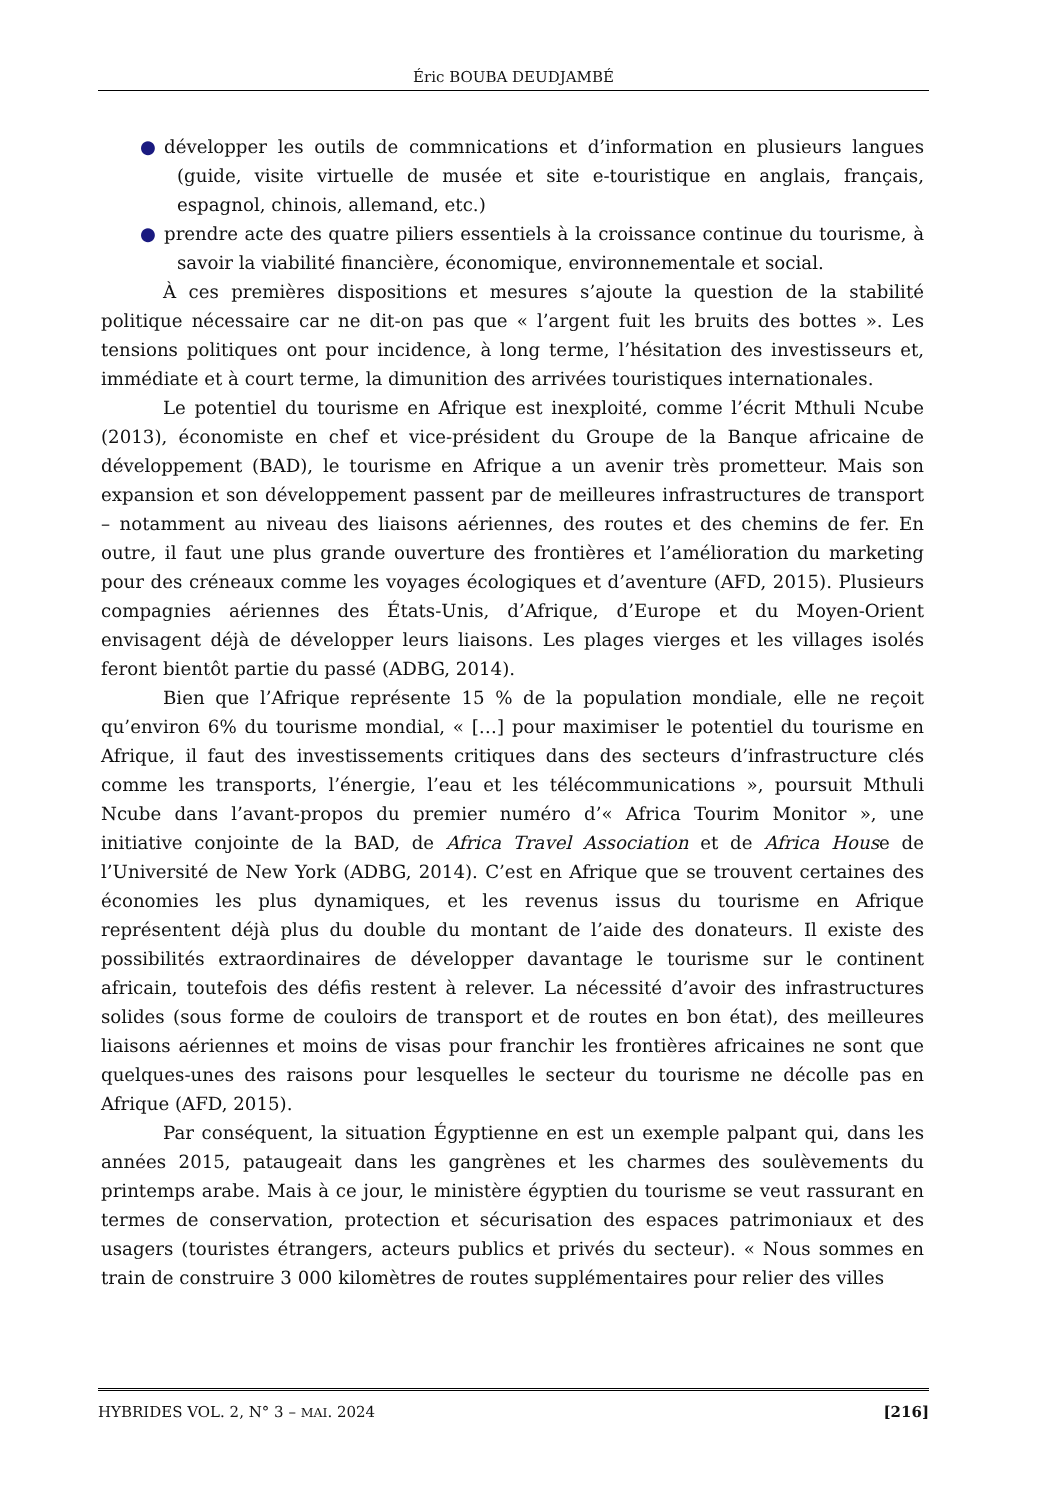Éric BOUBA DEUDJAMBÉ
● développer les outils de commnications et d’information en plusieurs langues (guide, visite virtuelle de musée et site e-touristique en anglais, français, espagnol, chinois, allemand, etc.)
● prendre acte des quatre piliers essentiels à la croissance continue du tourisme, à savoir la viabilité financière, économique, environnementale et social.
À ces premières dispositions et mesures s’ajoute la question de la stabilité politique nécessaire car ne dit-on pas que « l’argent fuit les bruits des bottes ». Les tensions politiques ont pour incidence, à long terme, l’hésitation des investisseurs et, immédiate et à court terme, la dimunition des arrivées touristiques internationales.
Le potentiel du tourisme en Afrique est inexploité, comme l’écrit Mthuli Ncube (2013), économiste en chef et vice-président du Groupe de la Banque africaine de développement (BAD), le tourisme en Afrique a un avenir très prometteur. Mais son expansion et son développement passent par de meilleures infrastructures de transport – notamment au niveau des liaisons aériennes, des routes et des chemins de fer. En outre, il faut une plus grande ouverture des frontières et l’amélioration du marketing pour des créneaux comme les voyages écologiques et d’aventure (AFD, 2015). Plusieurs compagnies aériennes des États-Unis, d’Afrique, d’Europe et du Moyen-Orient envisagent déjà de développer leurs liaisons. Les plages vierges et les villages isolés feront bientôt partie du passé (ADBG, 2014).
Bien que l’Afrique représente 15 % de la population mondiale, elle ne reçoit qu’environ 6% du tourisme mondial, « […] pour maximiser le potentiel du tourisme en Afrique, il faut des investissements critiques dans des secteurs d’infrastructure clés comme les transports, l’énergie, l’eau et les télécommunications », poursuit Mthuli Ncube dans l’avant-propos du premier numéro d’« Africa Tourim Monitor », une initiative conjointe de la BAD, de Africa Travel Association et de Africa House de l’Université de New York (ADBG, 2014). C’est en Afrique que se trouvent certaines des économies les plus dynamiques, et les revenus issus du tourisme en Afrique représentent déjà plus du double du montant de l’aide des donateurs. Il existe des possibilités extraordinaires de développer davantage le tourisme sur le continent africain, toutefois des défis restent à relever. La nécessité d’avoir des infrastructures solides (sous forme de couloirs de transport et de routes en bon état), des meilleures liaisons aériennes et moins de visas pour franchir les frontières africaines ne sont que quelques-unes des raisons pour lesquelles le secteur du tourisme ne décolle pas en Afrique (AFD, 2015).
Par conséquent, la situation Égyptienne en est un exemple palpant qui, dans les années 2015, pataugeait dans les gangrènes et les charmes des soulèvements du printemps arabe. Mais à ce jour, le ministère égyptien du tourisme se veut rassurant en termes de conservation, protection et sécurisation des espaces patrimoniaux et des usagers (touristes étrangers, acteurs publics et privés du secteur). « Nous sommes en train de construire 3 000 kilomètres de routes supplémentaires pour relier des villes
HYBRIDES VOL. 2, N° 3 – MAI. 2024 [216]